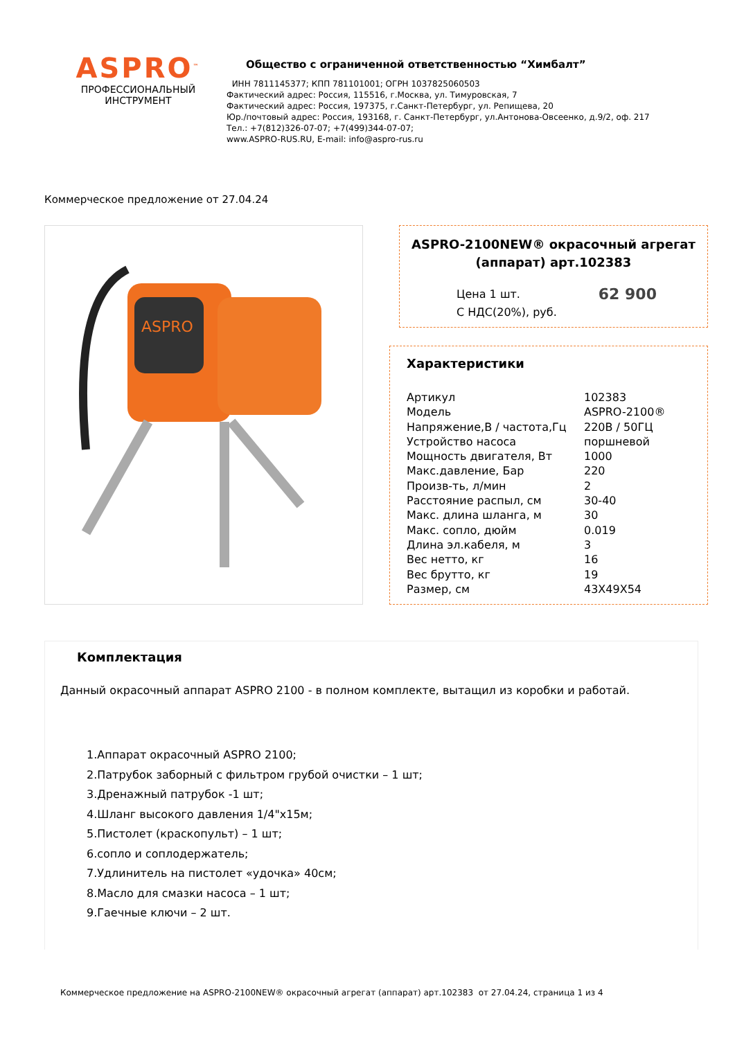ASPRO<sup>™</sup>
ПРОФЕССИОНАЛЬНЫЙ
ИНСТРУМЕНТ
Общество с ограниченной ответственностью “Химбалт”
ИНН 7811145377; КПП 781101001; ОГРН 1037825060503
Фактический адрес: Россия, 115516, г.Москва, ул. Тимуровская, 7
Фактический адрес: Россия, 197375, г.Санкт-Петербург, ул. Репищева, 20
Юр./почтовый адрес: Россия, 193168, г. Санкт-Петербург, ул.Антонова-Овсеенко, д.9/2, оф. 217
Тел.: +7(812)326-07-07; +7(499)344-07-07;
www.ASPRO-RUS.RU, E-mail: info@aspro-rus.ru
Коммерческое предложение от 27.04.24
ASPRO
ASPRO-2100NEW® окрасочный агрегат (аппарат) арт.102383
Цена 1 шт.
С НДС(20%), руб. 62 900
Характеристики
| Артикул | 102383 |
| Модель | ASPRO-2100® |
| Напряжение,В / частота,Гц | 220В / 50ГЦ |
| Устройство насоса | поршневой |
| Мощность двигателя, Вт | 1000 |
| Макс.давление, Бар | 220 |
| Произв-ть, л/мин | 2 |
| Расстояние распыл, см | 30-40 |
| Макс. длина шланга, м | 30 |
| Макс. сопло, дюйм | 0.019 |
| Длина эл.кабеля, м | 3 |
| Вес нетто, кг | 16 |
| Вес брутто, кг | 19 |
| Размер, см | 43X49X54 |
Комплектация
Данный окрасочный аппарат ASPRO 2100 - в полном комплекте, вытащил из коробки и работай.
1.Аппарат окрасочный ASPRO 2100;
2.Патрубок заборный с фильтром грубой очистки – 1 шт;
3.Дренажный патрубок -1 шт;
4.Шланг высокого давления 1/4"х15м;
5.Пистолет (краскопульт) – 1 шт;
6.сопло и соплодержатель;
7.Удлинитель на пистолет «удочка» 40см;
8.Масло для смазки насоса – 1 шт;
9.Гаечные ключи – 2 шт.
Коммерческое предложение на ASPRO-2100NEW® окрасочный агрегат (аппарат) арт.102383 от 27.04.24, страница 1 из 4